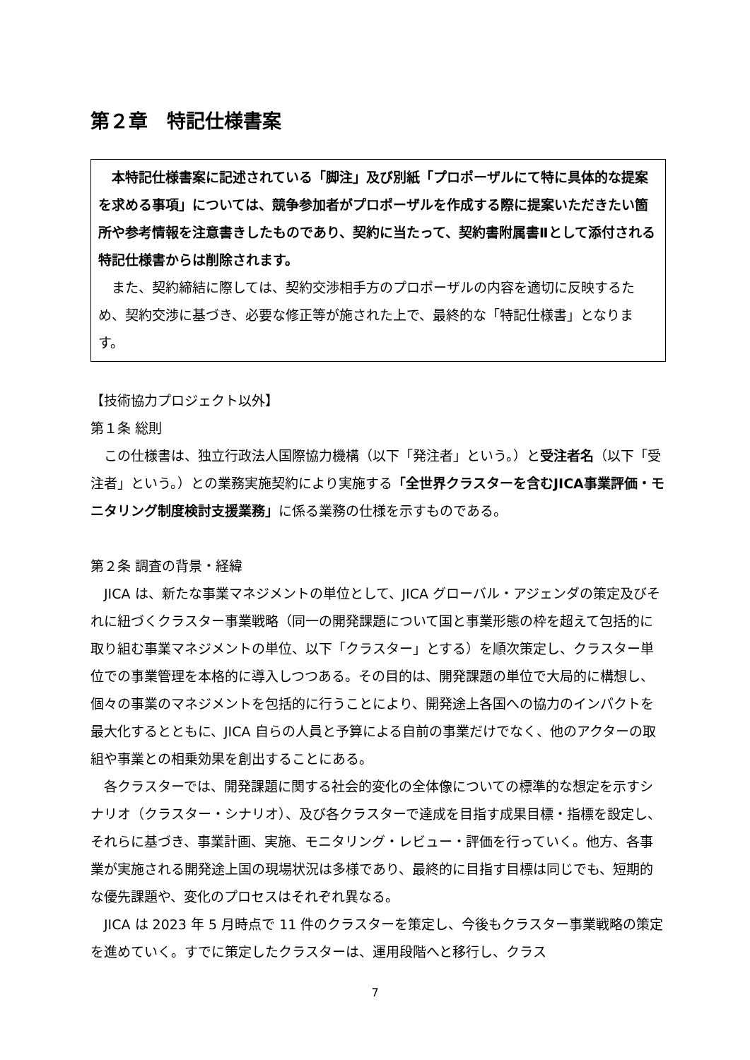第２章　特記仕様書案
本特記仕様書案に記述されている「脚注」及び別紙「プロポーザルにて特に具体的な提案を求める事項」については、競争参加者がプロポーザルを作成する際に提案いただきたい箇所や参考情報を注意書きしたものであり、契約に当たって、契約書附属書Ⅱとして添付される特記仕様書からは削除されます。
また、契約締結に際しては、契約交渉相手方のプロポーザルの内容を適切に反映するため、契約交渉に基づき、必要な修正等が施された上で、最終的な「特記仕様書」となります。
【技術協力プロジェクト以外】
第１条 総則
この仕様書は、独立行政法人国際協力機構（以下「発注者」という。）と受注者名（以下「受注者」という。）との業務実施契約により実施する「全世界クラスターを含むJICA事業評価・モニタリング制度検討支援業務」に係る業務の仕様を示すものである。
第２条 調査の背景・経緯
JICA は、新たな事業マネジメントの単位として、JICA グローバル・アジェンダの策定及びそれに紐づくクラスター事業戦略（同一の開発課題について国と事業形態の枠を超えて包括的に取り組む事業マネジメントの単位、以下「クラスター」とする）を順次策定し、クラスター単位での事業管理を本格的に導入しつつある。その目的は、開発課題の単位で大局的に構想し、個々の事業のマネジメントを包括的に行うことにより、開発途上各国への協力のインパクトを最大化するとともに、JICA 自らの人員と予算による自前の事業だけでなく、他のアクターの取組や事業との相乗効果を創出することにある。
各クラスターでは、開発課題に関する社会的変化の全体像についての標準的な想定を示すシナリオ（クラスター・シナリオ）、及び各クラスターで達成を目指す成果目標・指標を設定し、それらに基づき、事業計画、実施、モニタリング・レビュー・評価を行っていく。他方、各事業が実施される開発途上国の現場状況は多様であり、最終的に目指す目標は同じでも、短期的な優先課題や、変化のプロセスはそれぞれ異なる。
JICA は 2023 年 5 月時点で 11 件のクラスターを策定し、今後もクラスター事業戦略の策定を進めていく。すでに策定したクラスターは、運用段階へと移行し、クラス
7